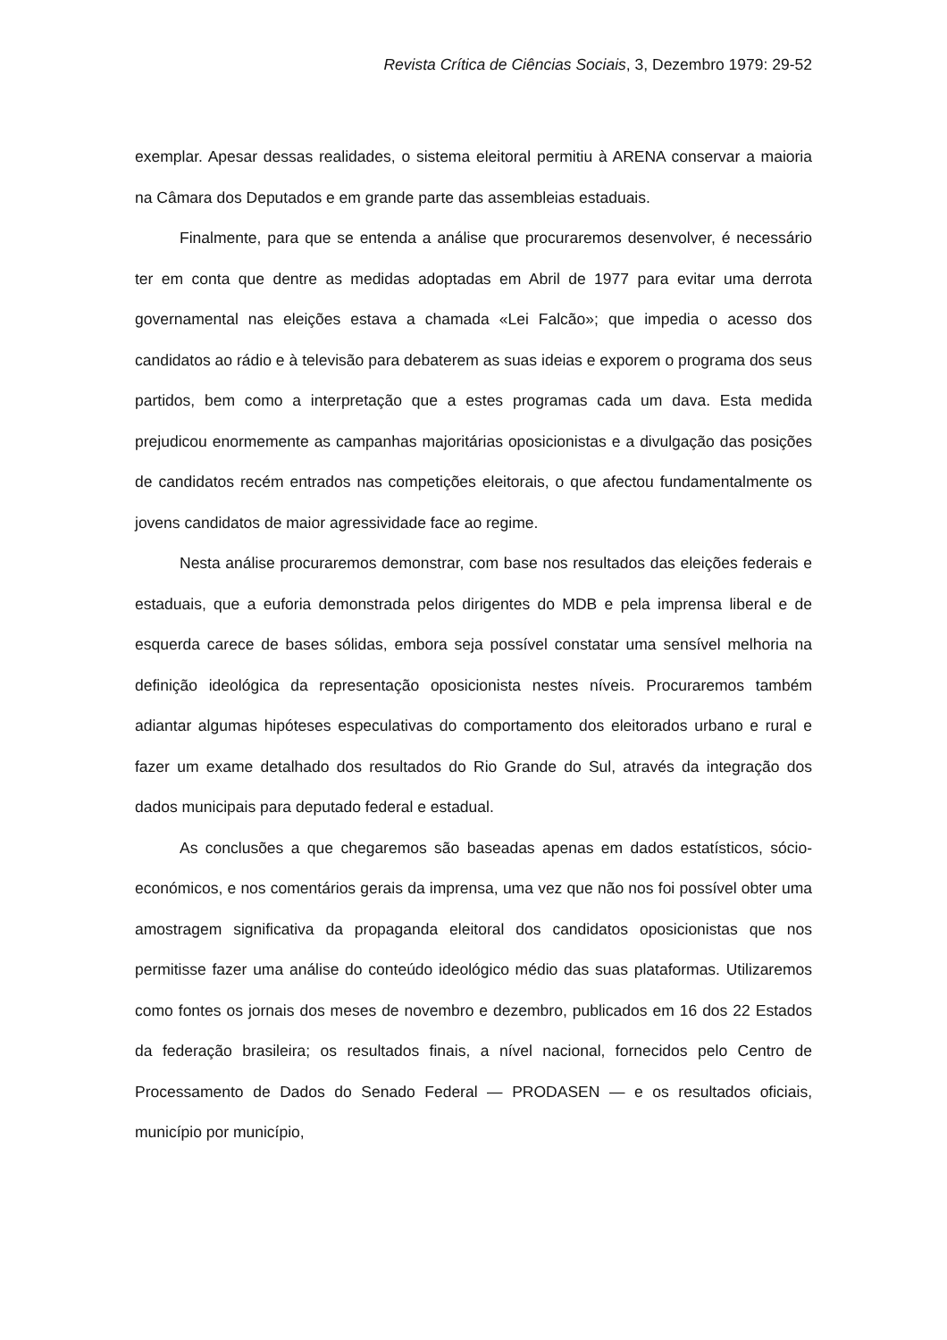Revista Crítica de Ciências Sociais, 3, Dezembro 1979: 29-52
exemplar. Apesar dessas realidades, o sistema eleitoral permitiu à ARENA conservar a maioria na Câmara dos Deputados e em grande parte das assembleias estaduais.
Finalmente, para que se entenda a análise que procuraremos desenvolver, é necessário ter em conta que dentre as medidas adoptadas em Abril de 1977 para evitar uma derrota governamental nas eleições estava a chamada «Lei Falcão»; que impedia o acesso dos candidatos ao rádio e à televisão para debaterem as suas ideias e exporem o programa dos seus partidos, bem como a interpretação que a estes programas cada um dava. Esta medida prejudicou enormemente as campanhas majoritárias oposicionistas e a divulgação das posições de candidatos recém entrados nas competições eleitorais, o que afectou fundamentalmente os jovens candidatos de maior agressividade face ao regime.
Nesta análise procuraremos demonstrar, com base nos resultados das eleições federais e estaduais, que a euforia demonstrada pelos dirigentes do MDB e pela imprensa liberal e de esquerda carece de bases sólidas, embora seja possível constatar uma sensível melhoria na definição ideológica da representação oposicionista nestes níveis. Procuraremos também adiantar algumas hipóteses especulativas do comportamento dos eleitorados urbano e rural e fazer um exame detalhado dos resultados do Rio Grande do Sul, através da integração dos dados municipais para deputado federal e estadual.
As conclusões a que chegaremos são baseadas apenas em dados estatísticos, sócio-económicos, e nos comentários gerais da imprensa, uma vez que não nos foi possível obter uma amostragem significativa da propaganda eleitoral dos candidatos oposicionistas que nos permitisse fazer uma análise do conteúdo ideológico médio das suas plataformas. Utilizaremos como fontes os jornais dos meses de novembro e dezembro, publicados em 16 dos 22 Estados da federação brasileira; os resultados finais, a nível nacional, fornecidos pelo Centro de Processamento de Dados do Senado Federal — PRODASEN — e os resultados oficiais, município por município,